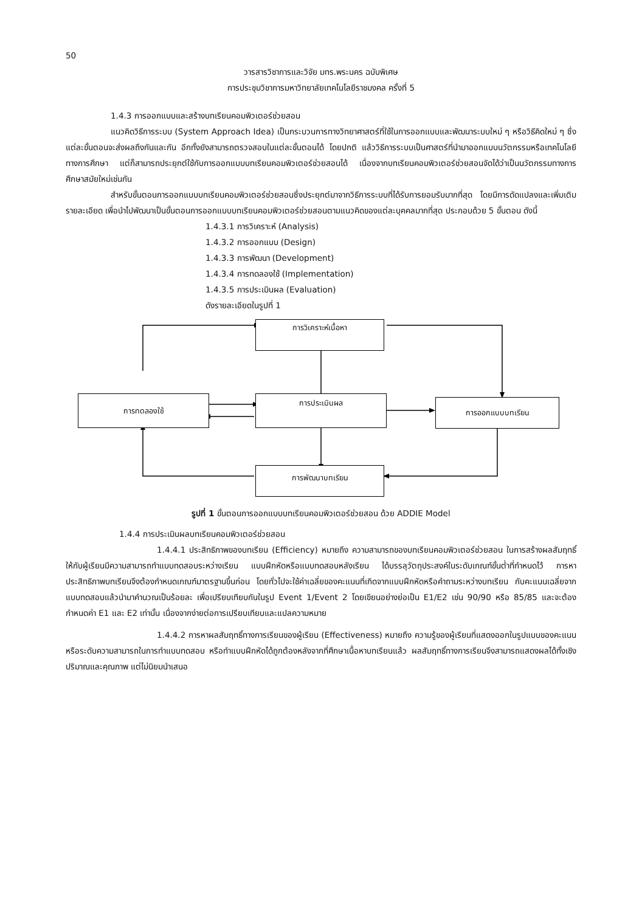50
วารสารวิชาการและวิจัย มทร.พระนคร ฉบับพิเศษ
การประชุมวิชาการมหาวิทยาลัยเทคโนโลยีราชมงคล ครั้งที่ 5
1.4.3 การออกแบบและสร้างบทเรียนคอมพิวเตอร์ช่วยสอน
แนวคิดวิธีการระบบ (System Approach Idea) เป็นกระบวนการทางวิทยาศาสตร์ที่ใช้ในการออกแบบและพัฒนาระบบใหม่ ๆ หรือวิธีคิดใหม่ ๆ ซึ่งแต่ละขั้นตอนจะส่งผลถึงกันและกัน อีกทั้งยังสามารถตรวจสอบในแต่ละขั้นตอนได้ โดยปกติ แล้ววิธีการระบบเป็นศาสตร์ที่นำมาออกแบบนวัตกรรมหรือเทคโนโลยีทางการศึกษา แต่ก็สามารถประยุกต์ใช้กับการออกแบบบทเรียนคอมพิวเตอร์ช่วยสอนได้ เนื่องจากบทเรียนคอมพิวเตอร์ช่วยสอนจัดได้ว่าเป็นนวัตกรรมทางการศึกษาสมัยใหม่เช่นกัน
สำหรับขั้นตอนการออกแบบบทเรียนคอมพิวเตอร์ช่วยสอนซึ่งประยุกต์มาจากวิธีการระบบที่ได้รับการยอมรับมากที่สุด โดยมีการดัดแปลงและเพิ่มเติมรายละเอียด เพื่อนำไปพัฒนาเป็นขั้นตอนการออกแบบบทเรียนคอมพิวเตอร์ช่วยสอนตามแนวคิดของแต่ละบุคคลมากที่สุด ประกอบด้วย 5 ขั้นตอน ดังนี้
1.4.3.1 การวิเคราะห์ (Analysis)
1.4.3.2 การออกแบบ (Design)
1.4.3.3 การพัฒนา (Development)
1.4.3.4 การทดลองใช้ (Implementation)
1.4.3.5 การประเมินผล (Evaluation)
ดังรายละเอียดในรูปที่ 1
การวิเคราะห์เนื้อหา
การทดลองใช้ การประเมินผล การออกแบบบทเรียน
การพัฒนาบทเรียน
รูปที่ 1 ขั้นตอนการออกแบบบทเรียนคอมพิวเตอร์ช่วยสอน ด้วย ADDIE Model
1.4.4 การประเมินผลบทเรียนคอมพิวเตอร์ช่วยสอน
1.4.4.1 ประสิทธิภาพของบทเรียน (Efficiency) หมายถึง ความสามารถของบทเรียนคอมพิวเตอร์ช่วยสอน ในการสร้างผลสัมฤทธิ์ให้กับผู้เรียนมีความสามารถทำแบบทดสอบระหว่างเรียน แบบฝึกหัดหรือแบบทดสอบหลังเรียน ได้บรรลุวัตถุประสงค์ในระดับเกณฑ์ขั้นต่ำที่กำหนดไว้ การหาประสิทธิภาพบทเรียนจึงต้องกำหนดเกณฑ์มาตรฐานขึ้นก่อน โดยทั่วไปจะใช้ค่าเฉลี่ยของคะแนนที่เกิดจากแบบฝึกหัดหรือคำถามระหว่างบทเรียน กับคะแนนเฉลี่ยจากแบบทดสอบแล้วนำมาคำนวณเป็นร้อยละ เพื่อเปรียบเทียบกันในรูป Event 1/Event 2 โดยเขียนอย่างย่อเป็น E1/E2 เช่น 90/90 หรือ 85/85 และจะต้องกำหนดค่า E1 และ E2 เท่านั้น เนื่องจากง่ายต่อการเปรียบเทียบและแปลความหมาย
1.4.4.2 การหาผลสัมฤทธิ์ทางการเรียนของผู้เรียน (Effectiveness) หมายถึง ความรู้ของผู้เรียนที่แสดงออกในรูปแบบของคะแนน หรือระดับความสามารถในการทำแบบทดสอบ หรือทำแบบฝึกหัดได้ถูกต้องหลังจากที่ศึกษาเนื้อหาบทเรียนแล้ว ผลสัมฤทธิ์ทางการเรียนจึงสามารถแสดงผลได้ทั้งเชิงปริมาณและคุณภาพ แต่ไม่นิยมนำเสนอ